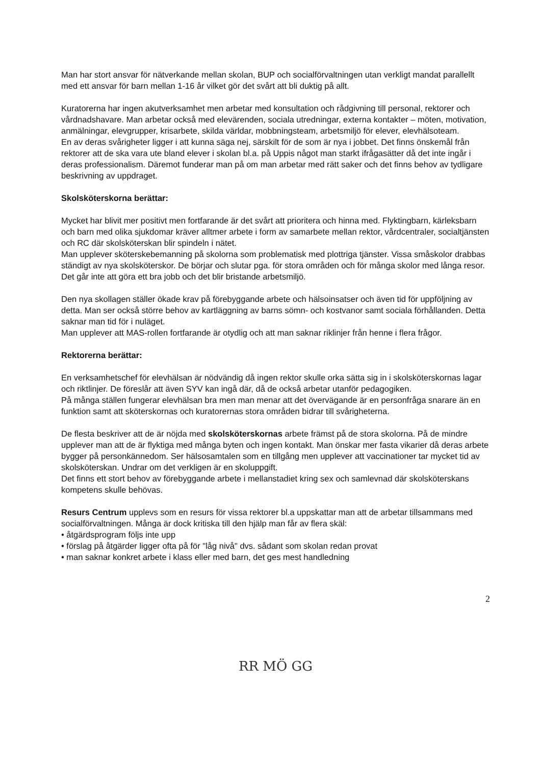Man har stort ansvar för nätverkande mellan skolan, BUP och socialförvaltningen utan verkligt mandat parallellt med ett ansvar för barn mellan 1-16 år vilket gör det svårt att bli duktig på allt.
Kuratorerna har ingen akutverksamhet men arbetar med konsultation och rådgivning till personal, rektorer och vårdnadshavare. Man arbetar också med elevärenden, sociala utredningar, externa kontakter – möten, motivation, anmälningar, elevgrupper, krisarbete, skilda världar, mobbningsteam, arbetsmiljö för elever, elevhälsoteam.
En av deras svårigheter ligger i att kunna säga nej, särskilt för de som är nya i jobbet. Det finns önskemål från rektorer att de ska vara ute bland elever i skolan bl.a. på Uppis något man starkt ifrågasätter då det inte ingår i deras professionalism. Däremot funderar man på om man arbetar med rätt saker och det finns behov av tydligare beskrivning av uppdraget.
Skolsköterskorna berättar:
Mycket har blivit mer positivt men fortfarande är det svårt att prioritera och hinna med. Flyktingbarn, kärleksbarn och barn med olika sjukdomar kräver alltmer arbete i form av samarbete mellan rektor, vårdcentraler, socialtjänsten och RC där skolsköterskan blir spindeln i nätet.
Man upplever sköterskebemanning på skolorna som problematisk med plottriga tjänster. Vissa småskolor drabbas ständigt av nya skolsköterskor. De börjar och slutar pga. för stora områden och för många skolor med långa resor. Det går inte att göra ett bra jobb och det blir bristande arbetsmiljö.
Den nya skollagen ställer ökade krav på förebyggande arbete och hälsoinsatser och även tid för uppföljning av detta. Man ser också större behov av kartläggning av barns sömn- och kostvanor samt sociala förhållanden. Detta saknar man tid för i nuläget.
Man upplever att MAS-rollen fortfarande är otydlig och att man saknar riklinjer från henne i flera frågor.
Rektorerna berättar:
En verksamhetschef för elevhälsan är nödvändig då ingen rektor skulle orka sätta sig in i skolsköterskornas lagar och riktlinjer. De föreslår att även SYV kan ingå där, då de också arbetar utanför pedagogiken.
På många ställen fungerar elevhälsan bra men man menar att det övervägande är en personfråga snarare än en funktion samt att sköterskornas och kuratorernas stora områden bidrar till svårigheterna.
De flesta beskriver att de är nöjda med skolsköterskornas arbete främst på de stora skolorna. På de mindre upplever man att de är flyktiga med många byten och ingen kontakt. Man önskar mer fasta vikarier då deras arbete bygger på personkännedom. Ser hälsosamtalen som en tillgång men upplever att vaccinationer tar mycket tid av skolsköterskan. Undrar om det verkligen är en skoluppgift.
Det finns ett stort behov av förebyggande arbete i mellanstadiet kring sex och samlevnad där skolsköterskans kompetens skulle behövas.
Resurs Centrum upplevs som en resurs för vissa rektorer bl.a uppskattar man att de arbetar tillsammans med socialförvaltningen. Många är dock kritiska till den hjälp man får av flera skäl:
• åtgärdsprogram följs inte upp
• förslag på åtgärder ligger ofta på för "låg nivå" dvs. sådant som skolan redan provat
• man saknar konkret arbete i klass eller med barn, det ges mest handledning
2
RR MÖ GG